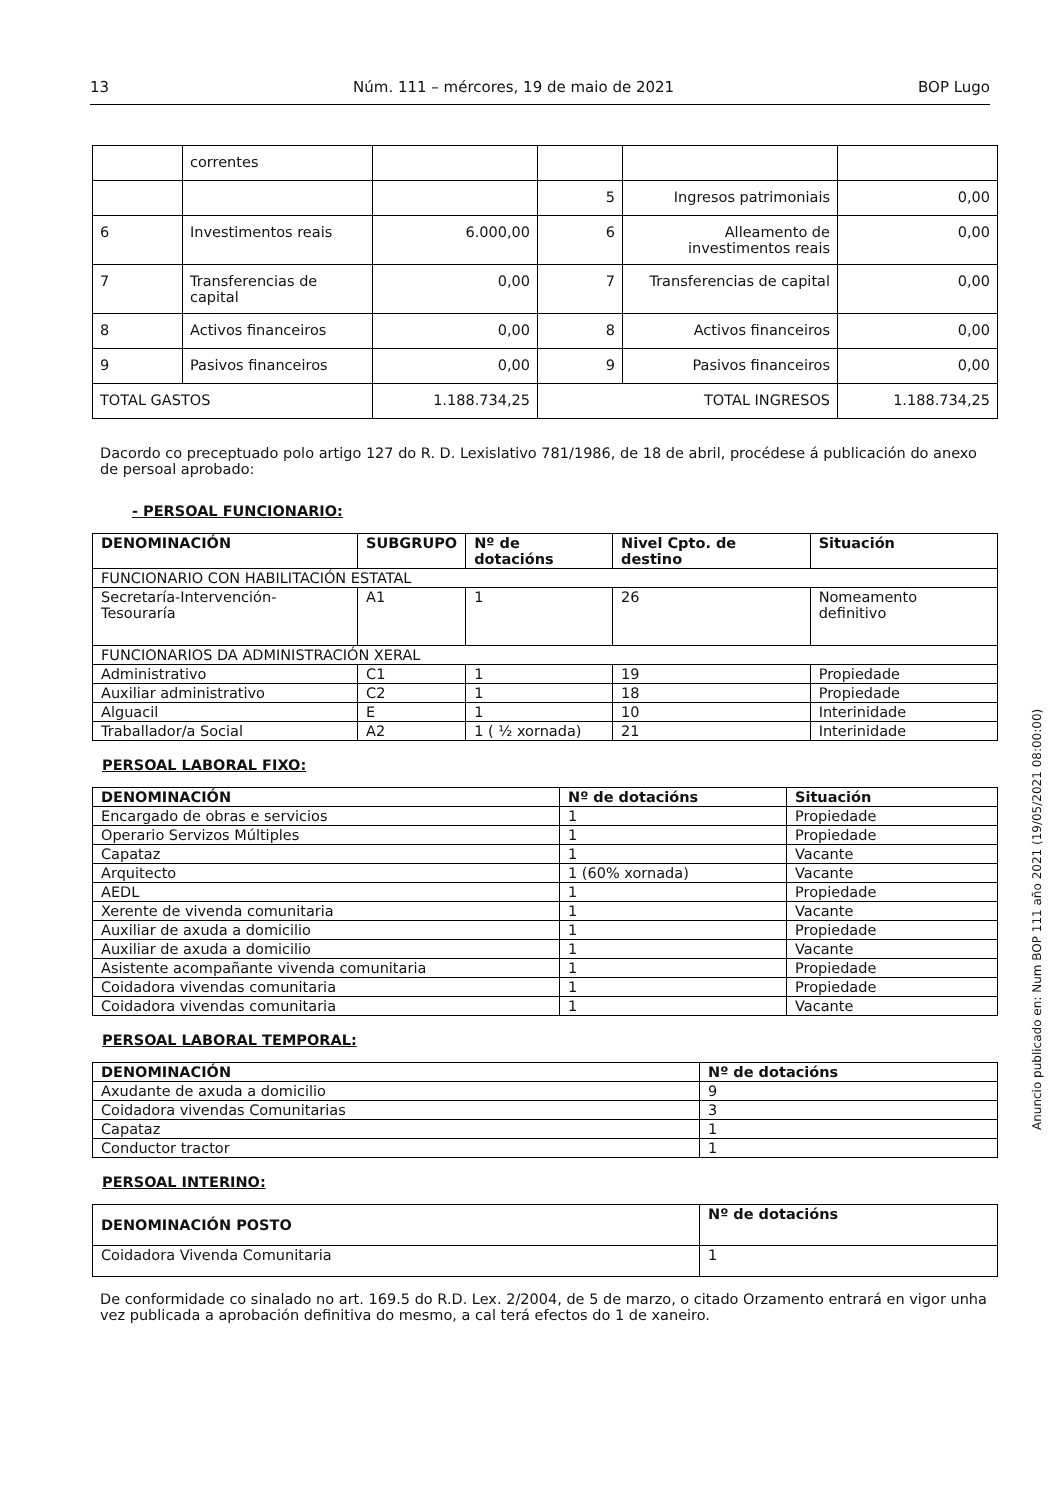13 Núm. 111 – mércores, 19 de maio de 2021 BOP Lugo
| | correntes | | | | |
| | | | 5 | Ingresos patrimoniais | 0,00 |
| 6 | Investimentos reais | 6.000,00 | 6 | Alleamento de investimentos reais | 0,00 |
| 7 | Transferencias de capital | 0,00 | 7 | Transferencias de capital | 0,00 |
| 8 | Activos financeiros | 0,00 | 8 | Activos financeiros | 0,00 |
| 9 | Pasivos financeiros | 0,00 | 9 | Pasivos financeiros | 0,00 |
| TOTAL GASTOS | | 1.188.734,25 | TOTAL INGRESOS | | 1.188.734,25 |
Dacordo co preceptuado polo artigo 127 do R. D. Lexislativo 781/1986, de 18 de abril, procédese á publicación do anexo de persoal aprobado:
- PERSOAL FUNCIONARIO:
| DENOMINACIÓN | SUBGRUPO | Nº de dotacións | Nivel Cpto. de destino | Situación |
| --- | --- | --- | --- | --- |
| FUNCIONARIO CON HABILITACIÓN ESTATAL | | | | |
| Secretaría-Intervención-Tesouraría | A1 | 1 | 26 | Nomeamento definitivo |
| FUNCIONARIOS DA ADMINISTRACIÓN XERAL | | | | |
| Administrativo | C1 | 1 | 19 | Propiedade |
| Auxiliar administrativo | C2 | 1 | 18 | Propiedade |
| Alguacil | E | 1 | 10 | Interinidade |
| Traballador/a Social | A2 | 1 ( ½ xornada) | 21 | Interinidade |
PERSOAL LABORAL FIXO:
| DENOMINACIÓN | Nº de dotacións | Situación |
| --- | --- | --- |
| Encargado de obras e servicios | 1 | Propiedade |
| Operario Servizos Múltiples | 1 | Propiedade |
| Capataz | 1 | Vacante |
| Arquitecto | 1 (60% xornada) | Vacante |
| AEDL | 1 | Propiedade |
| Xerente de vivenda comunitaria | 1 | Vacante |
| Auxiliar de axuda a domicilio | 1 | Propiedade |
| Auxiliar de axuda a domicilio | 1 | Vacante |
| Asistente acompañante vivenda comunitaria | 1 | Propiedade |
| Coidadora vivendas comunitaria | 1 | Propiedade |
| Coidadora vivendas comunitaria | 1 | Vacante |
PERSOAL LABORAL TEMPORAL:
| DENOMINACIÓN | Nº de dotacións |
| --- | --- |
| Axudante de axuda a domicilio | 9 |
| Coidadora vivendas Comunitarias | 3 |
| Capataz | 1 |
| Conductor tractor | 1 |
PERSOAL INTERINO:
| DENOMINACIÓN POSTO | Nº de dotacións |
| --- | --- |
| Coidadora Vivenda Comunitaria | 1 |
De conformidade co sinalado no art. 169.5 do R.D. Lex. 2/2004, de 5 de marzo, o citado Orzamento entrará en vigor unha vez publicada a aprobación definitiva do mesmo, a cal terá efectos do 1 de xaneiro.
Anuncio publicado en: Num BOP 111 año 2021 (19/05/2021 08:00:00)